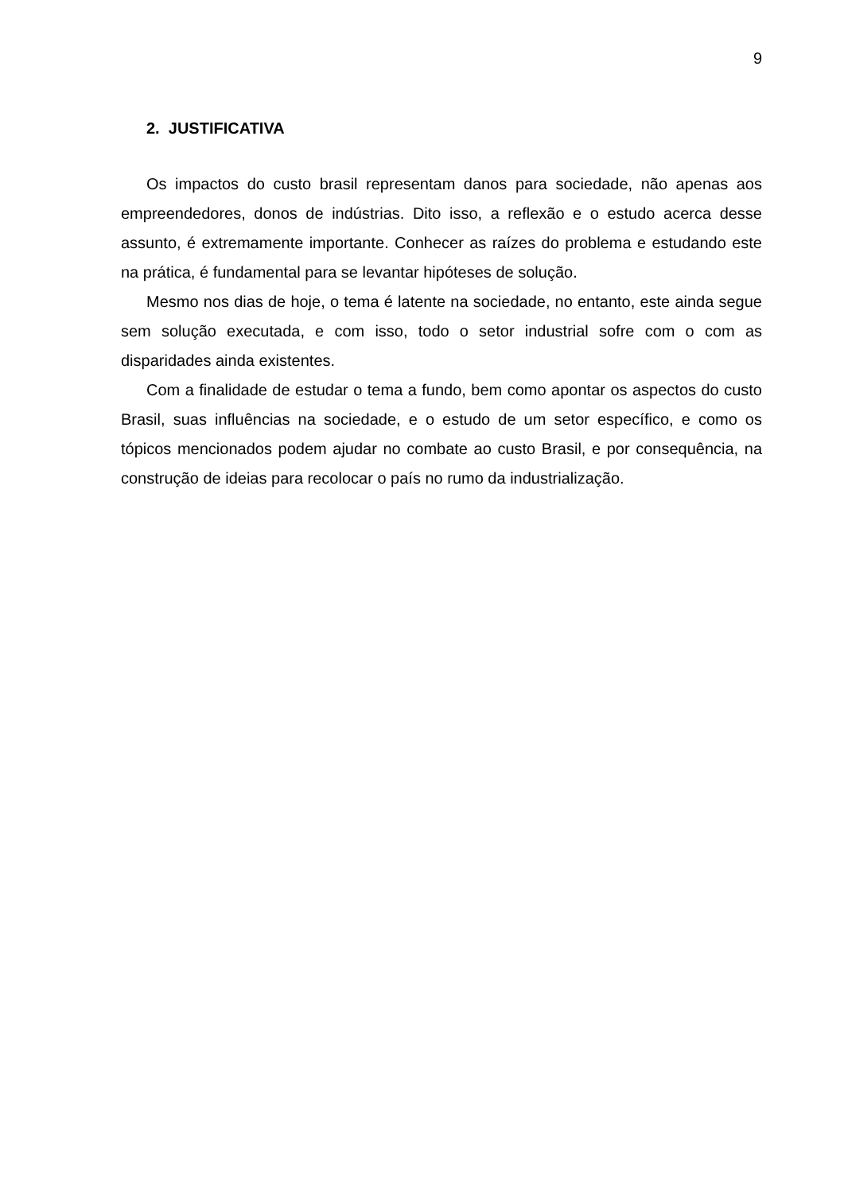9
2. JUSTIFICATIVA
Os impactos do custo brasil representam danos para sociedade, não apenas aos empreendedores, donos de indústrias. Dito isso, a reflexão e o estudo acerca desse assunto, é extremamente importante. Conhecer as raízes do problema e estudando este na prática, é fundamental para se levantar hipóteses de solução.
Mesmo nos dias de hoje, o tema é latente na sociedade, no entanto, este ainda segue sem solução executada, e com isso, todo o setor industrial sofre com o com as disparidades ainda existentes.
Com a finalidade de estudar o tema a fundo, bem como apontar os aspectos do custo Brasil, suas influências na sociedade, e o estudo de um setor específico, e como os tópicos mencionados podem ajudar no combate ao custo Brasil, e por consequência, na construção de ideias para recolocar o país no rumo da industrialização.